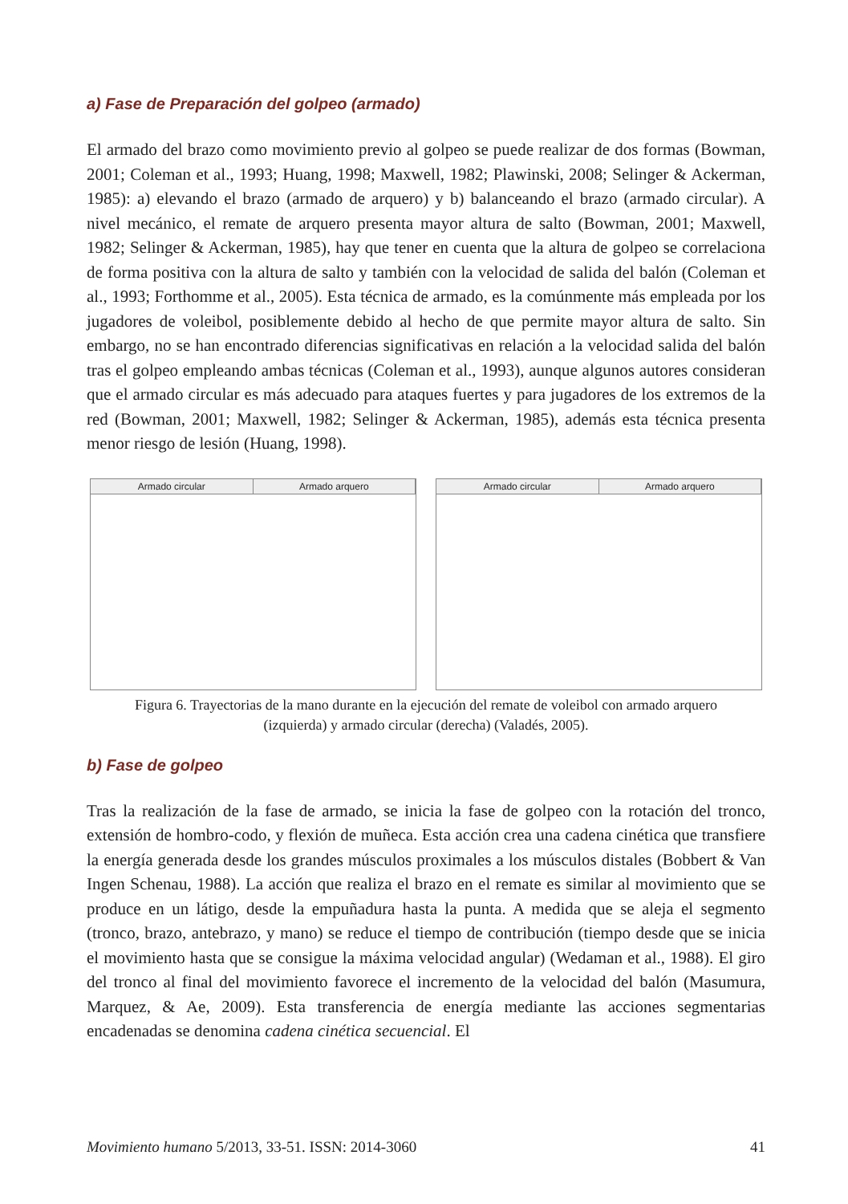a) Fase de Preparación del golpeo (armado)
El armado del brazo como movimiento previo al golpeo se puede realizar de dos formas (Bowman, 2001; Coleman et al., 1993; Huang, 1998; Maxwell, 1982; Plawinski, 2008; Selinger & Ackerman, 1985): a) elevando el brazo (armado de arquero) y b) balanceando el brazo (armado circular). A nivel mecánico, el remate de arquero presenta mayor altura de salto (Bowman, 2001; Maxwell, 1982; Selinger & Ackerman, 1985), hay que tener en cuenta que la altura de golpeo se correlaciona de forma positiva con la altura de salto y también con la velocidad de salida del balón (Coleman et al., 1993; Forthomme et al., 2005). Esta técnica de armado, es la comúnmente más empleada por los jugadores de voleibol, posiblemente debido al hecho de que permite mayor altura de salto. Sin embargo, no se han encontrado diferencias significativas en relación a la velocidad salida del balón tras el golpeo empleando ambas técnicas (Coleman et al., 1993), aunque algunos autores consideran que el armado circular es más adecuado para ataques fuertes y para jugadores de los extremos de la red (Bowman, 2001; Maxwell, 1982; Selinger & Ackerman, 1985), además esta técnica presenta menor riesgo de lesión (Huang, 1998).
Armado circular Armado arquero
Armado circular Armado arquero
Figura 6. Trayectorias de la mano durante en la ejecución del remate de voleibol con armado arquero
(izquierda) y armado circular (derecha) (Valadés, 2005).
b) Fase de golpeo
Tras la realización de la fase de armado, se inicia la fase de golpeo con la rotación del tronco, extensión de hombro-codo, y flexión de muñeca. Esta acción crea una cadena cinética que transfiere la energía generada desde los grandes músculos proximales a los músculos distales (Bobbert & Van Ingen Schenau, 1988). La acción que realiza el brazo en el remate es similar al movimiento que se produce en un látigo, desde la empuñadura hasta la punta. A medida que se aleja el segmento (tronco, brazo, antebrazo, y mano) se reduce el tiempo de contribución (tiempo desde que se inicia el movimiento hasta que se consigue la máxima velocidad angular) (Wedaman et al., 1988). El giro del tronco al final del movimiento favorece el incremento de la velocidad del balón (Masumura, Marquez, & Ae, 2009). Esta transferencia de energía mediante las acciones segmentarias encadenadas se denomina cadena cinética secuencial. El
Movimiento humano 5/2013, 33-51. ISSN: 2014-3060 41